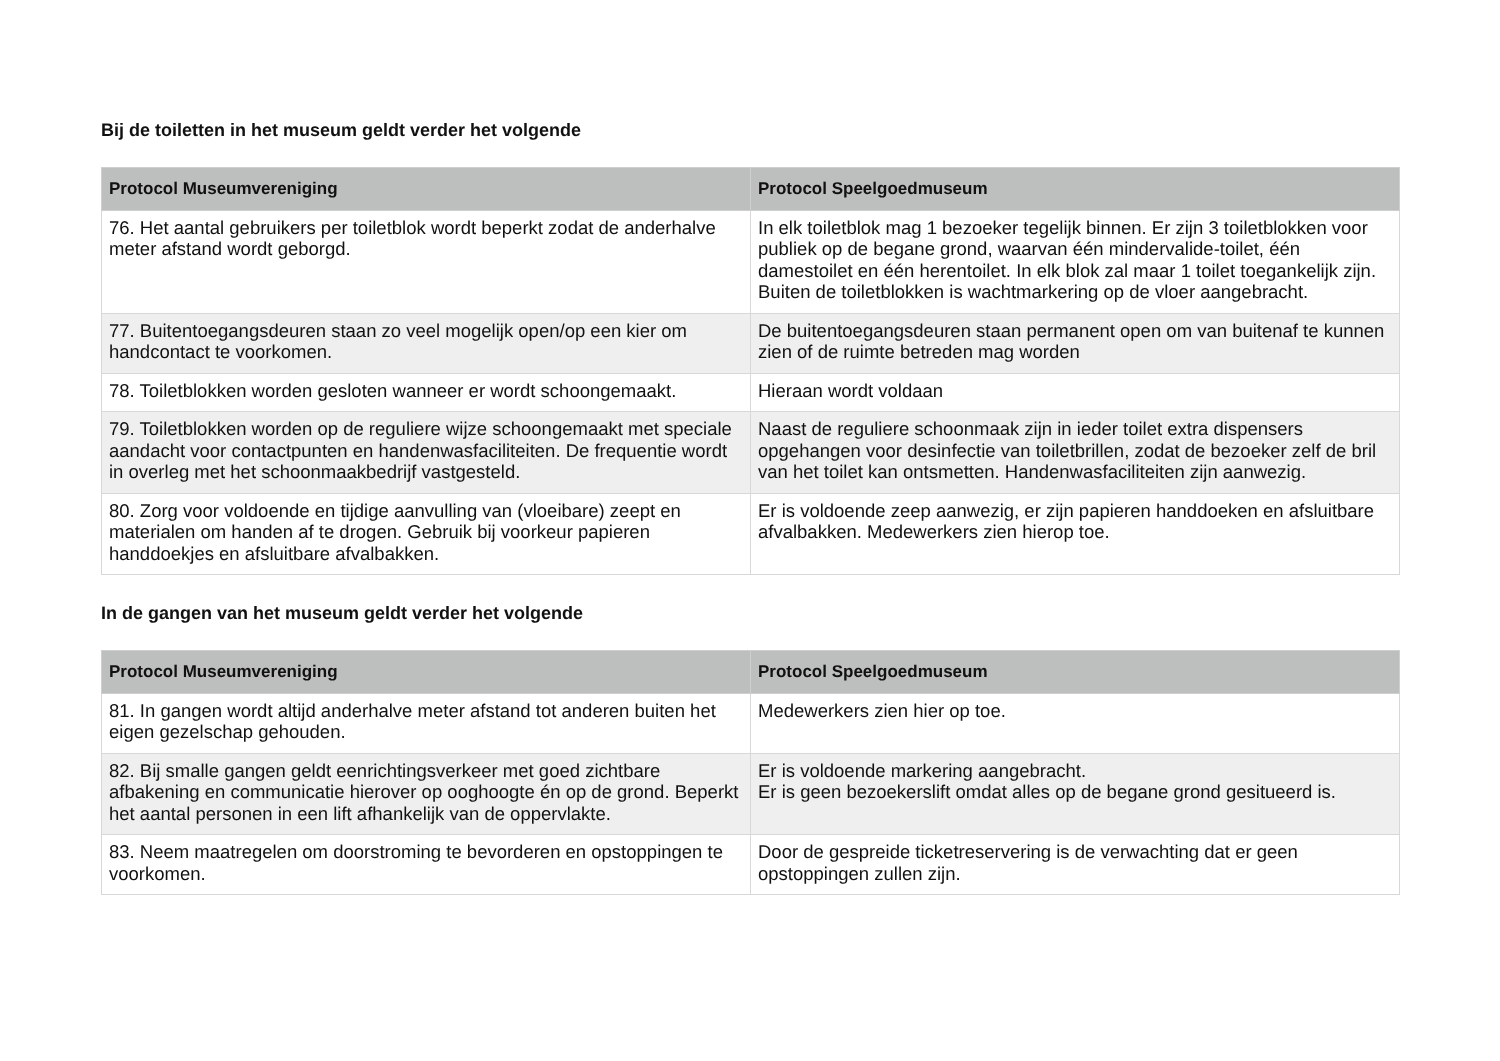Bij de toiletten in het museum geldt verder het volgende
| Protocol Museumvereniging | Protocol Speelgoedmuseum |
| --- | --- |
| 76. Het aantal gebruikers per toiletblok wordt beperkt zodat de anderhalve meter afstand wordt geborgd. | In elk toiletblok mag 1 bezoeker tegelijk binnen. Er zijn 3 toiletblokken voor publiek op de begane grond, waarvan één mindervalide-toilet, één damestoilet en één herentoilet. In elk blok zal maar 1 toilet toegankelijk zijn. Buiten de toiletblokken is wachtmarkering op de vloer aangebracht. |
| 77. Buitentoegangsdeuren staan zo veel mogelijk open/op een kier om handcontact te voorkomen. | De buitentoegangsdeuren staan permanent open om van buitenaf te kunnen zien of de ruimte betreden mag worden |
| 78. Toiletblokken worden gesloten wanneer er wordt schoongemaakt. | Hieraan wordt voldaan |
| 79. Toiletblokken worden op de reguliere wijze schoongemaakt met speciale aandacht voor contactpunten en handenwasfaciliteiten. De frequentie wordt in overleg met het schoonmaakbedrijf vastgesteld. | Naast de reguliere schoonmaak zijn in ieder toilet extra dispensers opgehangen voor desinfectie van toiletbrillen, zodat de bezoeker zelf de bril van het toilet kan ontsmetten. Handenwasfaciliteiten zijn aanwezig. |
| 80. Zorg voor voldoende en tijdige aanvulling van (vloeibare) zeept en materialen om handen af te drogen. Gebruik bij voorkeur papieren handdoekjes en afsluitbare afvalbakken. | Er is voldoende zeep aanwezig, er zijn papieren handdoeken en afsluitbare afvalbakken. Medewerkers zien hierop toe. |
In de gangen van het museum geldt verder het volgende
| Protocol Museumvereniging | Protocol Speelgoedmuseum |
| --- | --- |
| 81. In gangen wordt altijd anderhalve meter afstand tot anderen buiten het eigen gezelschap gehouden. | Medewerkers zien hier op toe. |
| 82. Bij smalle gangen geldt eenrichtingsverkeer met goed zichtbare afbakening en communicatie hierover op ooghoogte én op de grond. Beperkt het aantal personen in een lift afhankelijk van de oppervlakte. | Er is voldoende markering aangebracht. Er is geen bezoekerslift omdat alles op de begane grond gesitueerd is. |
| 83. Neem maatregelen om doorstroming te bevorderen en opstoppingen te voorkomen. | Door de gespreide ticketreservering is de verwachting dat er geen opstoppingen zullen zijn. |